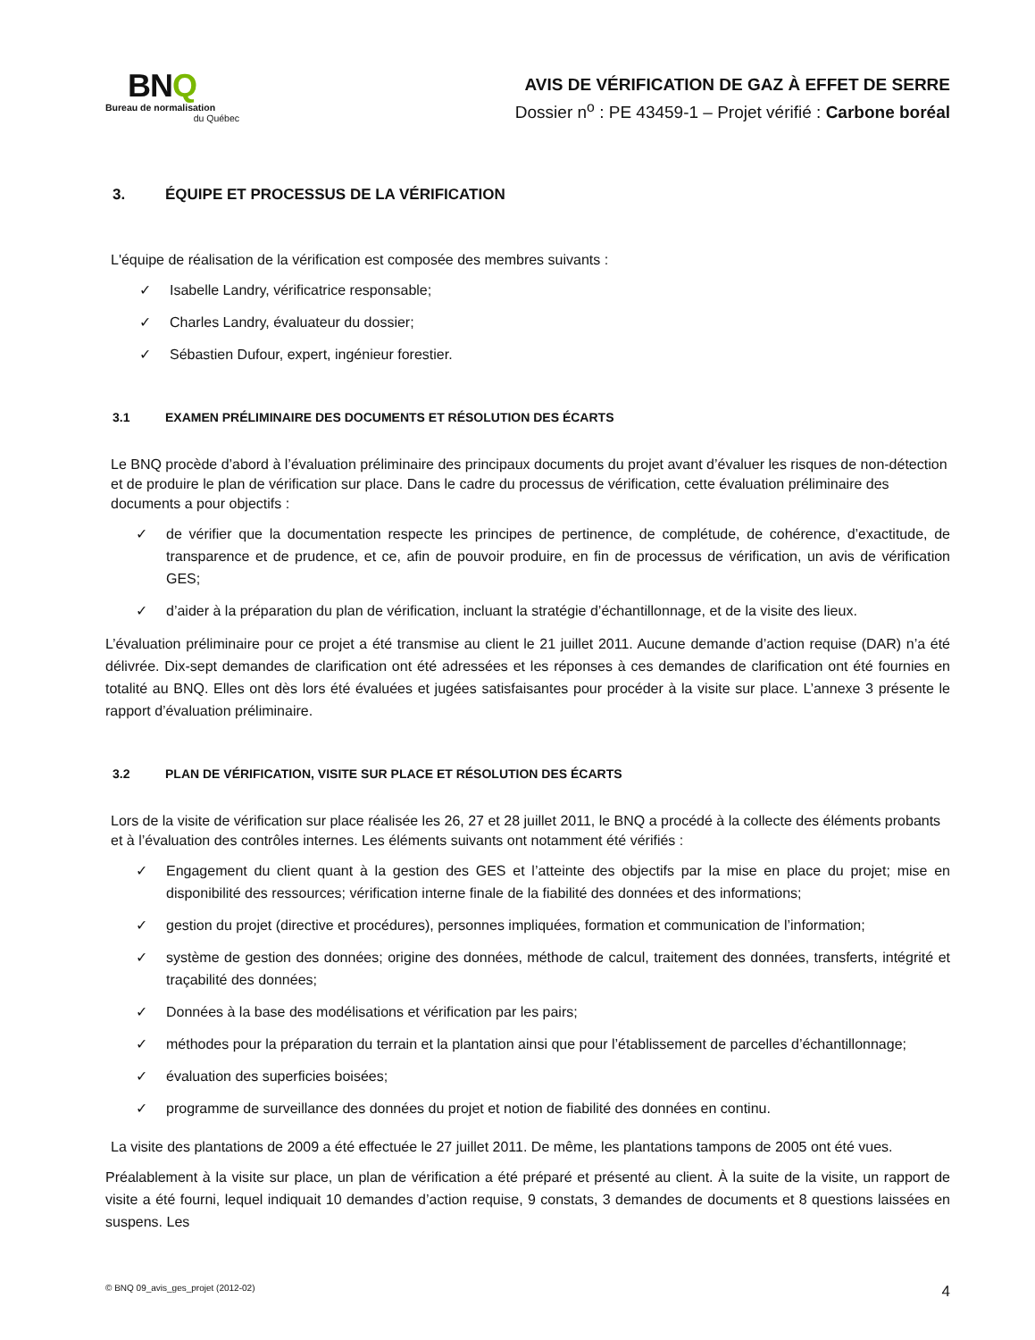BNQ
Bureau de normalisation
du Québec
AVIS DE VÉRIFICATION DE GAZ À EFFET DE SERRE
Dossier n<sup>o</sup> : PE 43459-1 – Projet vérifié : Carbone boréal
3. ÉQUIPE ET PROCESSUS DE LA VÉRIFICATION
L'équipe de réalisation de la vérification est composée des membres suivants :
✓ Isabelle Landry, vérificatrice responsable;
✓ Charles Landry, évaluateur du dossier;
✓ Sébastien Dufour, expert, ingénieur forestier.
3.1 EXAMEN PRÉLIMINAIRE DES DOCUMENTS ET RÉSOLUTION DES ÉCARTS
Le BNQ procède d’abord à l’évaluation préliminaire des principaux documents du projet avant d’évaluer les risques de non-détection et de produire le plan de vérification sur place. Dans le cadre du processus de vérification, cette évaluation préliminaire des documents a pour objectifs :
✓ de vérifier que la documentation respecte les principes de pertinence, de complétude, de cohérence, d’exactitude, de transparence et de prudence, et ce, afin de pouvoir produire, en fin de processus de vérification, un avis de vérification GES;
✓ d’aider à la préparation du plan de vérification, incluant la stratégie d’échantillonnage, et de la visite des lieux.
L’évaluation préliminaire pour ce projet a été transmise au client le 21 juillet 2011. Aucune demande d’action requise (DAR) n’a été délivrée. Dix-sept demandes de clarification ont été adressées et les réponses à ces demandes de clarification ont été fournies en totalité au BNQ. Elles ont dès lors été évaluées et jugées satisfaisantes pour procéder à la visite sur place. L’annexe 3 présente le rapport d’évaluation préliminaire.
3.2 PLAN DE VÉRIFICATION, VISITE SUR PLACE ET RÉSOLUTION DES ÉCARTS
Lors de la visite de vérification sur place réalisée les 26, 27 et 28 juillet 2011, le BNQ a procédé à la collecte des éléments probants et à l’évaluation des contrôles internes. Les éléments suivants ont notamment été vérifiés :
✓ Engagement du client quant à la gestion des GES et l’atteinte des objectifs par la mise en place du projet; mise en disponibilité des ressources; vérification interne finale de la fiabilité des données et des informations;
✓ gestion du projet (directive et procédures), personnes impliquées, formation et communication de l’information;
✓ système de gestion des données; origine des données, méthode de calcul, traitement des données, transferts, intégrité et traçabilité des données;
✓ Données à la base des modélisations et vérification par les pairs;
✓ méthodes pour la préparation du terrain et la plantation ainsi que pour l’établissement de parcelles d’échantillonnage;
✓ évaluation des superficies boisées;
✓ programme de surveillance des données du projet et notion de fiabilité des données en continu.
La visite des plantations de 2009 a été effectuée le 27 juillet 2011. De même, les plantations tampons de 2005 ont été vues.
Préalablement à la visite sur place, un plan de vérification a été préparé et présenté au client. À la suite de la visite, un rapport de visite a été fourni, lequel indiquait 10 demandes d’action requise, 9 constats, 3 demandes de documents et 8 questions laissées en suspens. Les
© BNQ 09_avis_ges_projet (2012-02) 4